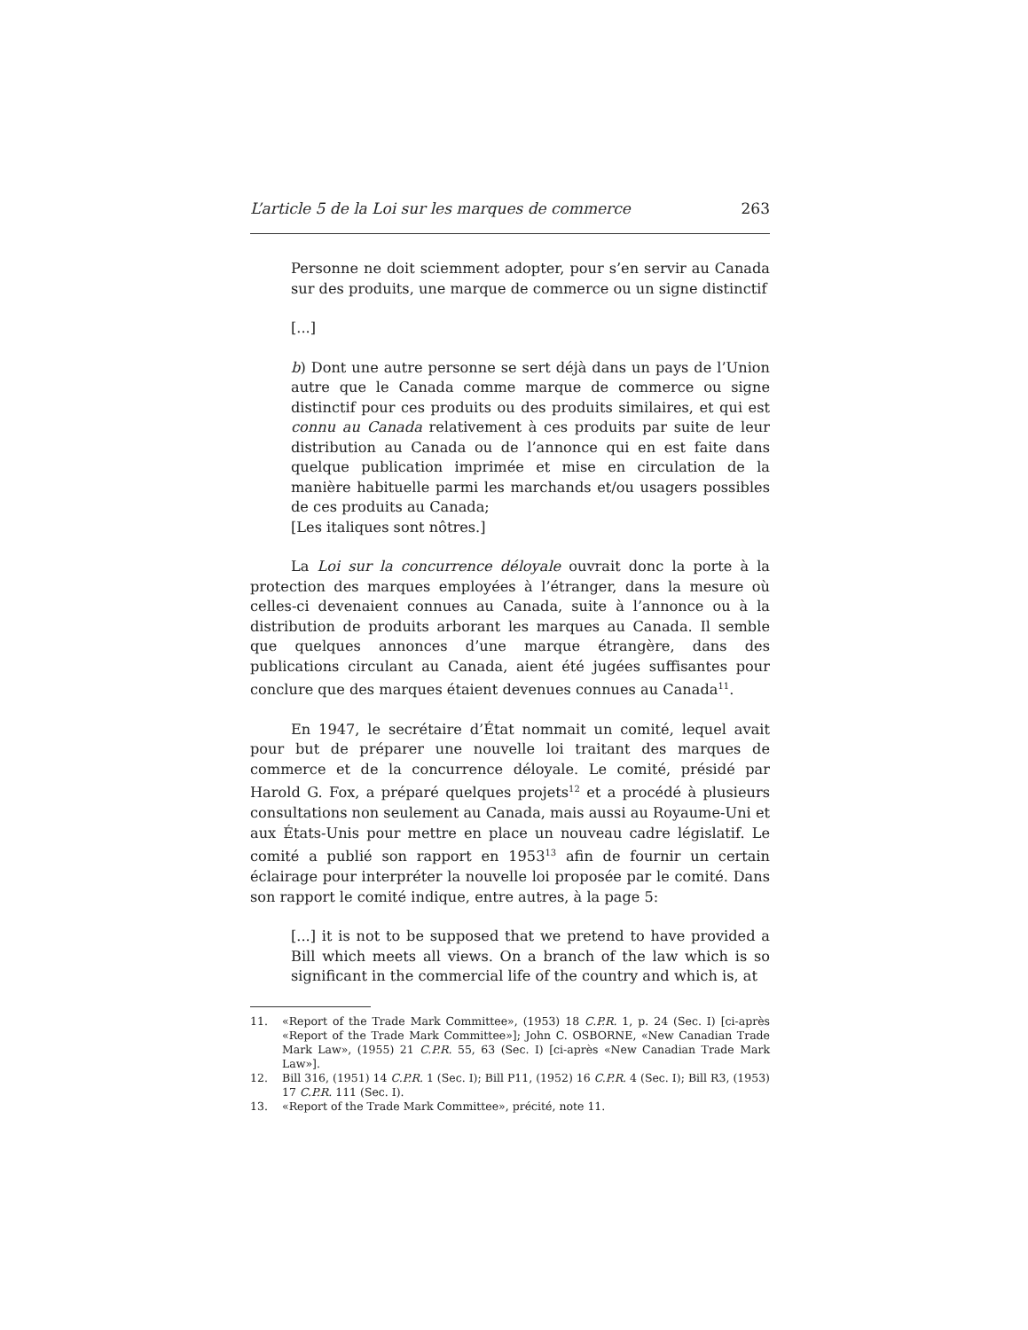L’article 5 de la Loi sur les marques de commerce 263
Personne ne doit sciemment adopter, pour s’en servir au Canada sur des produits, une marque de commerce ou un signe distinctif
[...]
b) Dont une autre personne se sert déjà dans un pays de l’Union autre que le Canada comme marque de commerce ou signe distinctif pour ces produits ou des produits similaires, et qui est connu au Canada relativement à ces produits par suite de leur distribution au Canada ou de l’annonce qui en est faite dans quelque publication imprimée et mise en circulation de la manière habituelle parmi les marchands et/ou usagers possibles de ces produits au Canada;
[Les italiques sont nôtres.]
La Loi sur la concurrence déloyale ouvrait donc la porte à la protection des marques employées à l’étranger, dans la mesure où celles-ci devenaient connues au Canada, suite à l’annonce ou à la distribution de produits arborant les marques au Canada. Il semble que quelques annonces d’une marque étrangère, dans des publications circulant au Canada, aient été jugées suffisantes pour conclure que des marques étaient devenues connues au Canada<sup>11</sup>.
En 1947, le secrétaire d’État nommait un comité, lequel avait pour but de préparer une nouvelle loi traitant des marques de commerce et de la concurrence déloyale. Le comité, présidé par Harold G. Fox, a préparé quelques projets<sup>12</sup> et a procédé à plusieurs consultations non seulement au Canada, mais aussi au Royaume-Uni et aux États-Unis pour mettre en place un nouveau cadre législatif. Le comité a publié son rapport en 1953<sup>13</sup> afin de fournir un certain éclairage pour interpréter la nouvelle loi proposée par le comité. Dans son rapport le comité indique, entre autres, à la page 5:
[...] it is not to be supposed that we pretend to have provided a Bill which meets all views. On a branch of the law which is so significant in the commercial life of the country and which is, at
11. «Report of the Trade Mark Committee», (1953) 18 C.P.R. 1, p. 24 (Sec. I) [ci-après «Report of the Trade Mark Committee»]; John C. OSBORNE, «New Canadian Trade Mark Law», (1955) 21 C.P.R. 55, 63 (Sec. I) [ci-après «New Canadian Trade Mark Law»].
12. Bill 316, (1951) 14 C.P.R. 1 (Sec. I); Bill P11, (1952) 16 C.P.R. 4 (Sec. I); Bill R3, (1953) 17 C.P.R. 111 (Sec. I).
13. «Report of the Trade Mark Committee», précité, note 11.